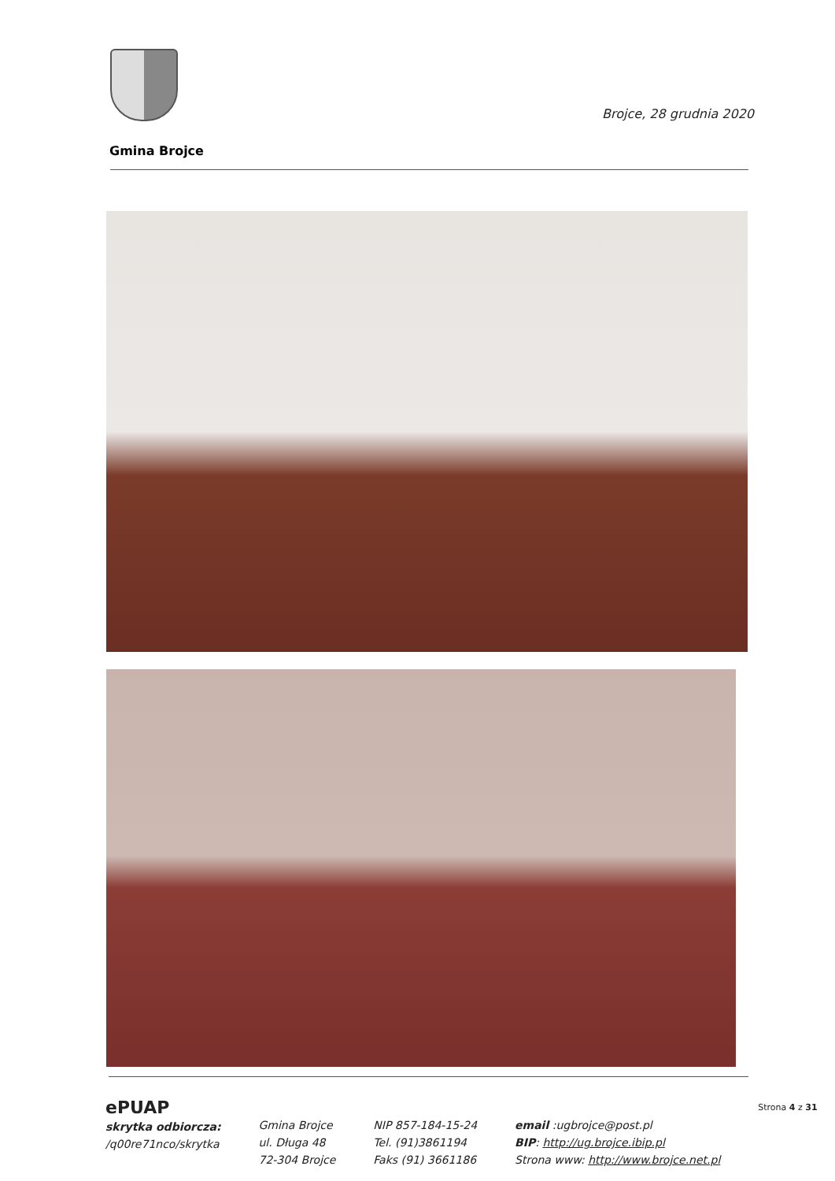Brojce, 28 grudnia 2020
Gmina Brojce
ePUAP
skrytka odbiorcza:
/q00re71nco/skrytka
Gmina Brojce
ul. Długa 48
72-304 Brojce
NIP 857-184-15-24
Tel. (91)3861194
Faks (91) 3661186
email :ugbrojce@post.pl
BIP: http://ug.brojce.ibip.pl
Strona www: http://www.brojce.net.pl
Strona 4 z 31